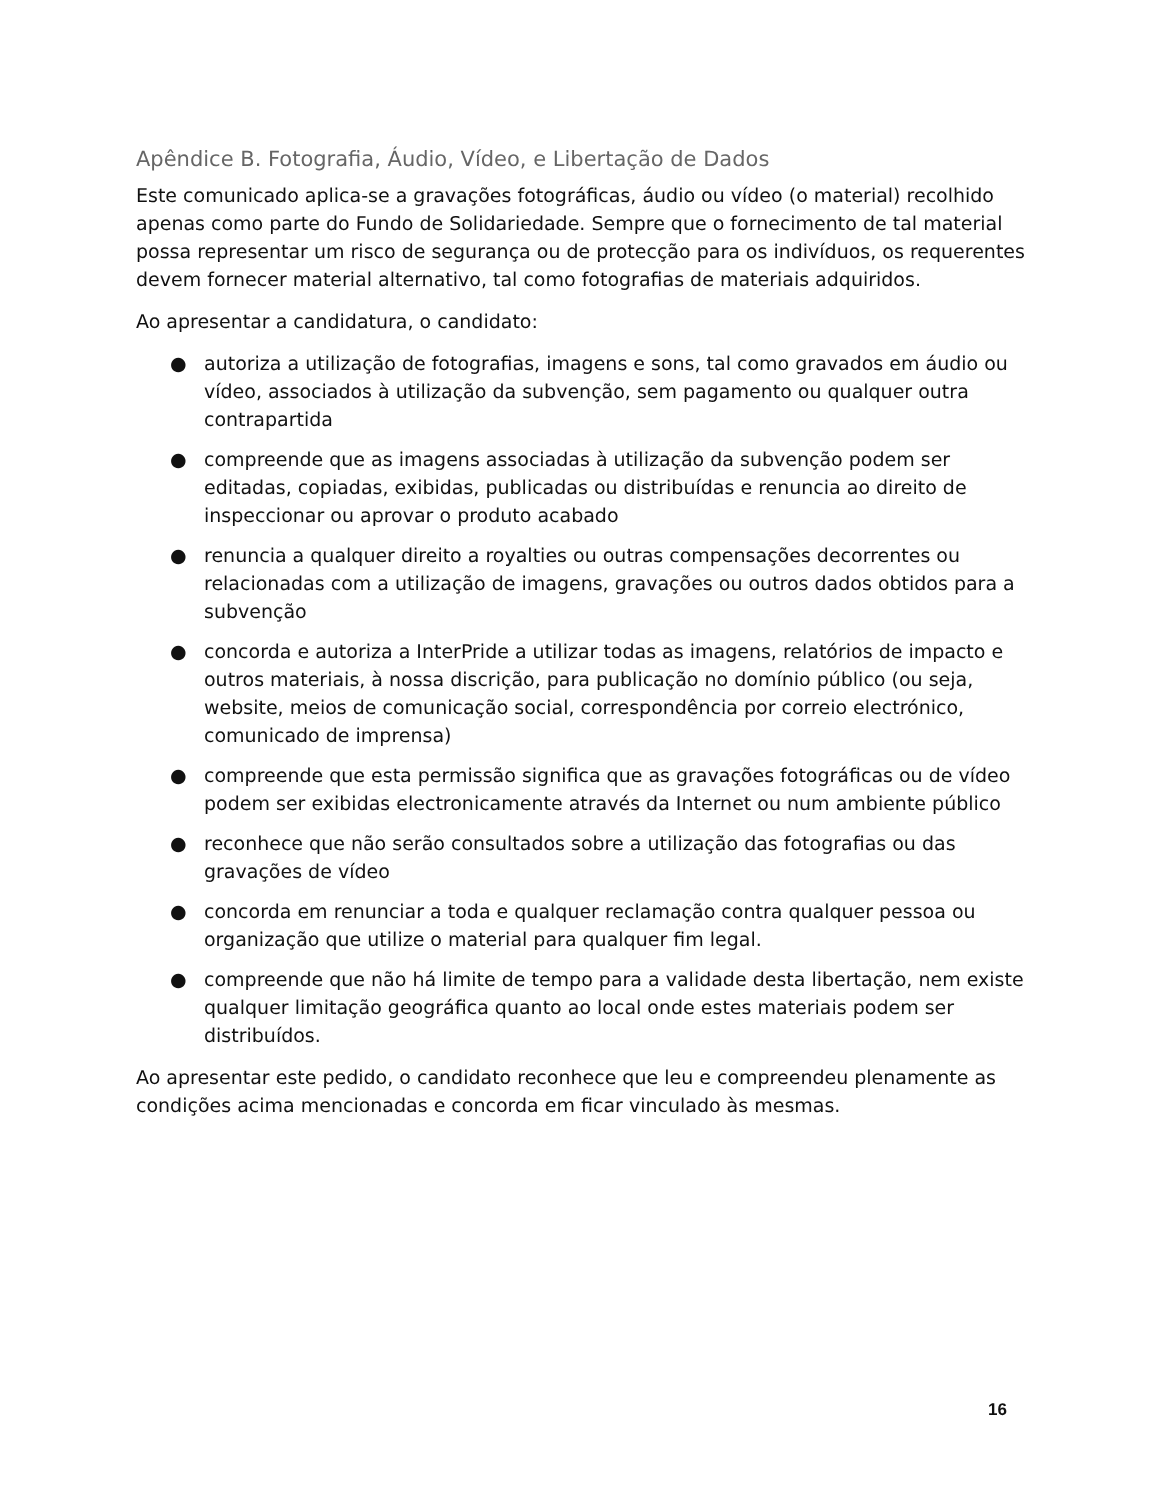Apêndice B. Fotografia, Áudio, Vídeo, e Libertação de Dados
Este comunicado aplica-se a gravações fotográficas, áudio ou vídeo (o material) recolhido apenas como parte do Fundo de Solidariedade. Sempre que o fornecimento de tal material possa representar um risco de segurança ou de protecção para os indivíduos, os requerentes devem fornecer material alternativo, tal como fotografias de materiais adquiridos.
Ao apresentar a candidatura, o candidato:
● autoriza a utilização de fotografias, imagens e sons, tal como gravados em áudio ou vídeo, associados à utilização da subvenção, sem pagamento ou qualquer outra contrapartida
● compreende que as imagens associadas à utilização da subvenção podem ser editadas, copiadas, exibidas, publicadas ou distribuídas e renuncia ao direito de inspeccionar ou aprovar o produto acabado
● renuncia a qualquer direito a royalties ou outras compensações decorrentes ou relacionadas com a utilização de imagens, gravações ou outros dados obtidos para a subvenção
● concorda e autoriza a InterPride a utilizar todas as imagens, relatórios de impacto e outros materiais, à nossa discrição, para publicação no domínio público (ou seja, website, meios de comunicação social, correspondência por correio electrónico, comunicado de imprensa)
● compreende que esta permissão significa que as gravações fotográficas ou de vídeo podem ser exibidas electronicamente através da Internet ou num ambiente público
● reconhece que não serão consultados sobre a utilização das fotografias ou das gravações de vídeo
● concorda em renunciar a toda e qualquer reclamação contra qualquer pessoa ou organização que utilize o material para qualquer fim legal.
● compreende que não há limite de tempo para a validade desta libertação, nem existe qualquer limitação geográfica quanto ao local onde estes materiais podem ser distribuídos.
Ao apresentar este pedido, o candidato reconhece que leu e compreendeu plenamente as condições acima mencionadas e concorda em ficar vinculado às mesmas.
16